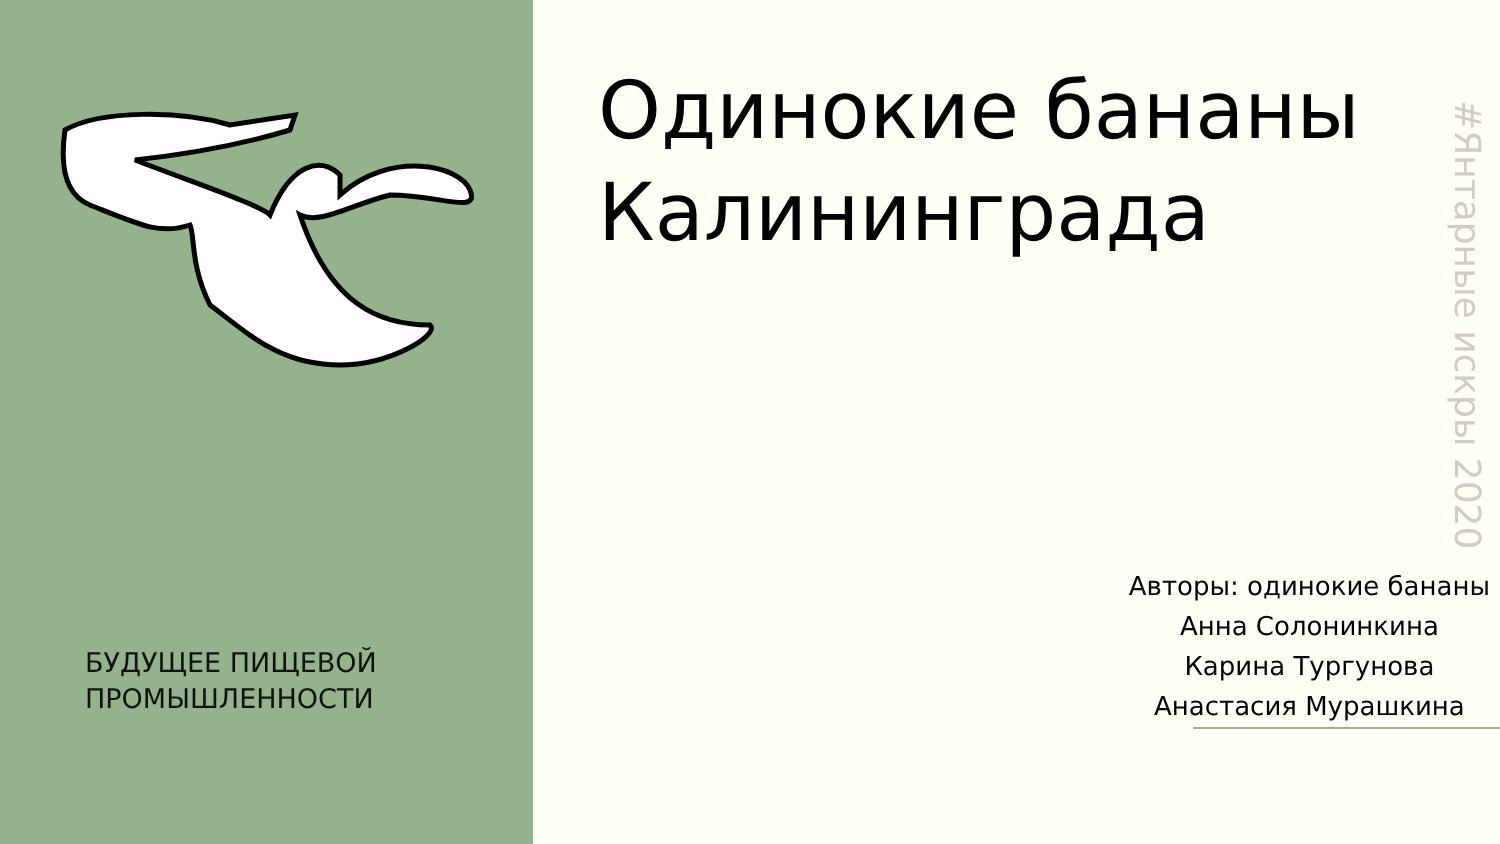БУДУЩЕЕ ПИЩЕВОЙ
ПРОМЫШЛЕННОСТИ
Одинокие бананы
Калининграда
#Янтарные искры 2020
Авторы: одинокие бананы
Анна Солонинкина
Карина Тургунова
Анастасия Мурашкина